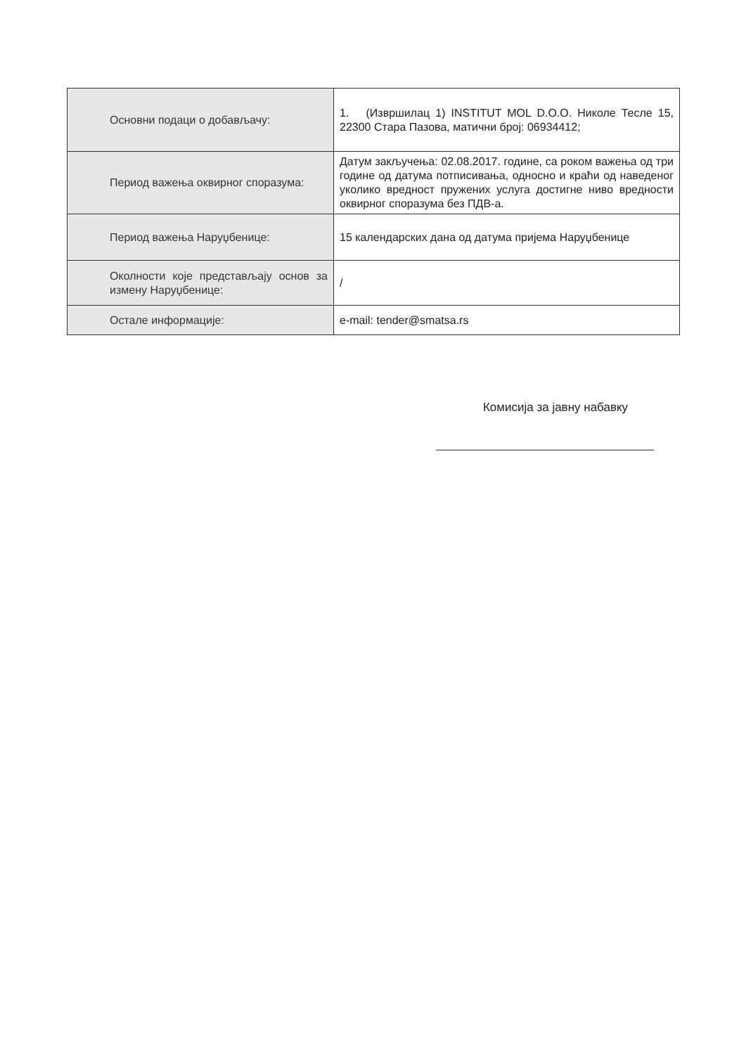| Основни подаци о добављачу: | 1. (Извршилац 1) INSTITUT MOL D.O.O. Николе Тесле 15, 22300 Стара Пазова, матични број: 06934412; |
| Период важења оквирног споразума: | Датум закључења: 02.08.2017. године, са роком важења од три године од датума потписивања, односно и краћи од наведеног уколико вредност пружених услуга достигне ниво вредности оквирног споразума без ПДВ-а. |
| Период важења Наруџбенице: | 15 календарских дана од датума пријема Наруџбенице |
| Околности које представљају основ за измену Наруџбенице: | / |
| Остале информације: | e-mail: tender@smatsa.rs |
Комисија за јавну набавку